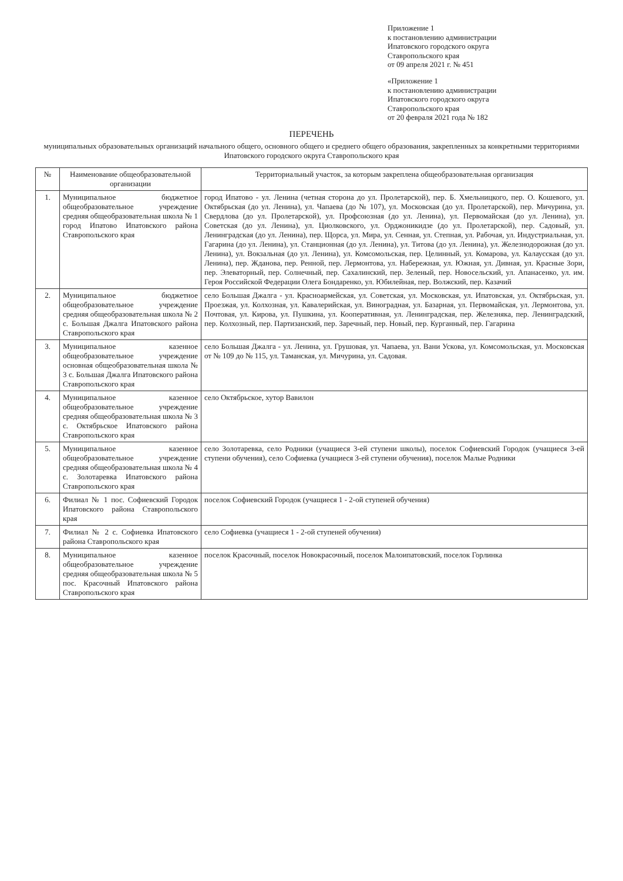Приложение 1
к постановлению администрации
Ипатовского городского округа
Ставропольского края
от 09 апреля 2021 г. № 451
«Приложение 1
к постановлению администрации
Ипатовского городского округа
Ставропольского края
от 20 февраля 2021 года № 182
ПЕРЕЧЕНЬ
муниципальных образовательных организаций начального общего, основного общего и среднего общего образования, закрепленных за конкретными территориями Ипатовского городского округа Ставропольского края
| № | Наименование общеобразовательной организации | Территориальный участок, за которым закреплена общеобразовательная организация |
| --- | --- | --- |
| 1. | Муниципальное бюджетное общеобразовательное учреждение средняя общеобразовательная школа № 1 город Ипатово Ипатовского района Ставропольского края | город Ипатово - ул. Ленина (четная сторона до ул. Пролетарской), пер. Б. Хмельницкого, пер. О. Кошевого, ул. Октябрьская (до ул. Ленина), ул. Чапаева (до № 107), ул. Московская (до ул. Пролетарской), пер. Мичурина, ул. Свердлова (до ул. Пролетарской), ул. Профсоюзная (до ул. Ленина), ул. Первомайская (до ул. Ленина), ул. Советская (до ул. Ленина), ул. Циолковского, ул. Орджоникидзе (до ул. Пролетарской), пер. Садовый, ул. Ленинградская (до ул. Ленина), пер. Щорса, ул. Мира, ул. Сенная, ул. Степная, ул. Рабочая, ул. Индустриальная, ул. Гагарина (до ул. Ленина), ул. Станционная (до ул. Ленина), ул. Титова (до ул. Ленина), ул. Железнодорожная (до ул. Ленина), ул. Вокзальная (до ул. Ленина), ул. Комсомольская, пер. Целинный, ул. Комарова, ул. Калаусская (до ул. Ленина), пер. Жданова, пер. Ренной, пер. Лермонтова, ул. Набережная, ул. Южная, ул. Дивная, ул. Красные Зори, пер. Элеваторный, пер. Солнечный, пер. Сахалинский, пер. Зеленый, пер. Новосельский, ул. Апанасенко, ул. им. Героя Российской Федерации Олега Бондаренко, ул. Юбилейная, пер. Волжский, пер. Казачий |
| 2. | Муниципальное бюджетное общеобразовательное учреждение средняя общеобразовательная школа № 2 с. Большая Джалга Ипатовского района Ставропольского края | село Большая Джалга - ул. Красноармейская, ул. Советская, ул. Московская, ул. Ипатовская, ул. Октябрьская, ул. Проезжая, ул. Колхозная, ул. Кавалерийская, ул. Виноградная, ул. Базарная, ул. Первомайская, ул. Лермонтова, ул. Почтовая, ул. Кирова, ул. Пушкина, ул. Кооперативная, ул. Ленинградская, пер. Железняка, пер. Ленинградский, пер. Колхозный, пер. Партизанский, пер. Заречный, пер. Новый, пер. Курганный, пер. Гагарина |
| 3. | Муниципальное казенное общеобразовательное учреждение основная общеобразовательная школа № 3 с. Большая Джалга Ипатовского района Ставропольского края | село Большая Джалга - ул. Ленина, ул. Грушовая, ул. Чапаева, ул. Вани Ускова, ул. Комсомольская, ул. Московская от № 109 до № 115, ул. Таманская, ул. Мичурина, ул. Садовая. |
| 4. | Муниципальное казенное общеобразовательное учреждение средняя общеобразовательная школа № 3 с. Октябрьское Ипатовского района Ставропольского края | село Октябрьское, хутор Вавилон |
| 5. | Муниципальное казенное общеобразовательное учреждение средняя общеобразовательная школа № 4 с. Золотаревка Ипатовского района Ставропольского края | село Золотаревка, село Родники (учащиеся 3-ей ступени школы), поселок Софиевский Городок (учащиеся 3-ей ступени обучения), село Софиевка (учащиеся 3-ей ступени обучения), поселок Малые Родники |
| 6. | Филиал № 1 пос. Софиевский Городок Ипатовского района Ставропольского края | поселок Софиевский Городок (учащиеся 1 - 2-ой ступеней обучения) |
| 7. | Филиал № 2 с. Софиевка Ипатовского района Ставропольского края | село Софиевка (учащиеся 1 - 2-ой ступеней обучения) |
| 8. | Муниципальное казенное общеобразовательное учреждение средняя общеобразовательная школа № 5 пос. Красочный Ипатовского района Ставропольского края | поселок Красочный, поселок Новокрасочный, поселок Малоипатовский, поселок Горлинка |